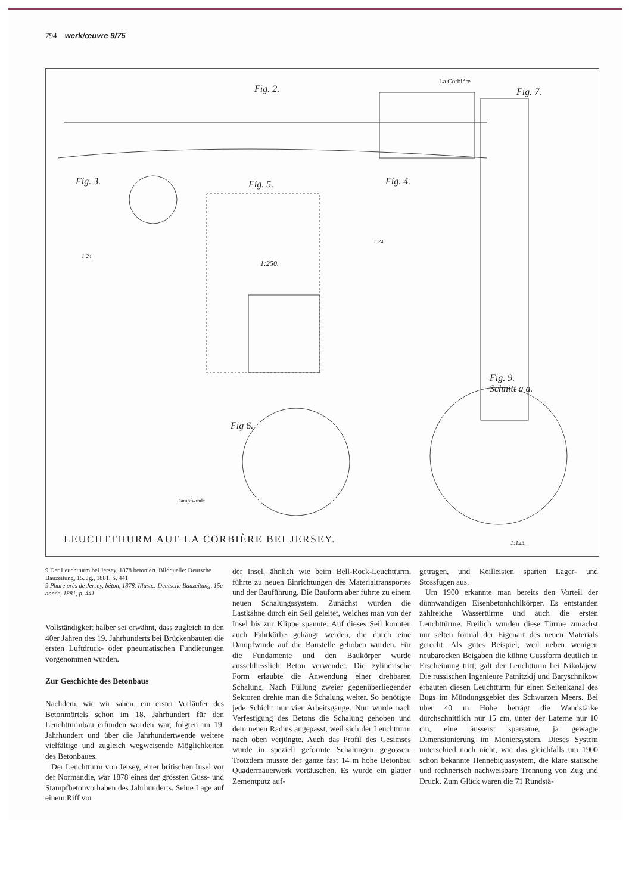794 werk/œuvre 9/75
Fig. 2.
La Corbière
Fig. 7.
Fig. 3. Fig. 5. Fig. 4.
1:24.
1:24.
1:250.
Fig. 9.
Schnitt a a.
Fig 6.
Dampfwinde
1:125.
LEUCHTTHURM AUF LA CORBIÈRE BEI JERSEY.
9 Der Leuchtturm bei Jersey, 1878 betoniert. Bildquelle: Deutsche Bauzeitung, 15. Jg., 1881, S. 441
9 Phare près de Jersey, béton, 1878. Illustr.: Deutsche Bauzeitung, 15e année, 1881, p. 441
Vollständigkeit halber sei erwähnt, dass zugleich in den 40er Jahren des 19. Jahrhunderts bei Brückenbauten die ersten Luftdruck- oder pneumatischen Fundierungen vorgenommen wurden.
Zur Geschichte des Betonbaus
Nachdem, wie wir sahen, ein erster Vorläufer des Betonmörtels schon im 18. Jahrhundert für den Leuchtturmbau erfunden worden war, folgten im 19. Jahrhundert und über die Jahrhundertwende weitere vielfältige und zugleich wegweisende Möglichkeiten des Betonbaues.
Der Leuchtturm von Jersey, einer britischen Insel vor der Normandie, war 1878 eines der grössten Guss- und Stampfbetonvorhaben des Jahrhunderts. Seine Lage auf einem Riff vor
der Insel, ähnlich wie beim Bell-Rock-Leuchtturm, führte zu neuen Einrichtungen des Materialtransportes und der Bauführung. Die Bauform aber führte zu einem neuen Schalungssystem. Zunächst wurden die Lastkähne durch ein Seil geleitet, welches man von der Insel bis zur Klippe spannte. Auf dieses Seil konnten auch Fahrkörbe gehängt werden, die durch eine Dampfwinde auf die Baustelle gehoben wurden. Für die Fundamente und den Baukörper wurde ausschliesslich Beton verwendet. Die zylindrische Form erlaubte die Anwendung einer drehbaren Schalung. Nach Füllung zweier gegenüberliegender Sektoren drehte man die Schalung weiter. So benötigte jede Schicht nur vier Arbeitsgänge. Nun wurde nach Verfestigung des Betons die Schalung gehoben und dem neuen Radius angepasst, weil sich der Leuchtturm nach oben verjüngte. Auch das Profil des Gesimses wurde in speziell geformte Schalungen gegossen. Trotzdem musste der ganze fast 14 m hohe Betonbau Quadermauerwerk vortäuschen. Es wurde ein glatter Zementputz auf-
getragen, und Keilleisten sparten Lager- und Stossfugen aus.
Um 1900 erkannte man bereits den Vorteil der dünnwandigen Eisenbetonhohlkörper. Es entstanden zahlreiche Wassertürme und auch die ersten Leuchttürme. Freilich wurden diese Türme zunächst nur selten formal der Eigenart des neuen Materials gerecht. Als gutes Beispiel, weil neben wenigen neubarocken Beigaben die kühne Gussform deutlich in Erscheinung tritt, galt der Leuchtturm bei Nikolajew. Die russischen Ingenieure Patnitzkij und Baryschnikow erbauten diesen Leuchtturm für einen Seitenkanal des Bugs im Mündungsgebiet des Schwarzen Meers. Bei über 40 m Höhe beträgt die Wandstärke durchschnittlich nur 15 cm, unter der Laterne nur 10 cm, eine äusserst sparsame, ja gewagte Dimensionierung im Moniersystem. Dieses System unterschied noch nicht, wie das gleichfalls um 1900 schon bekannte Hennebiquasystem, die klare statische und rechnerisch nachweisbare Trennung von Zug und Druck. Zum Glück waren die 71 Rundstä-